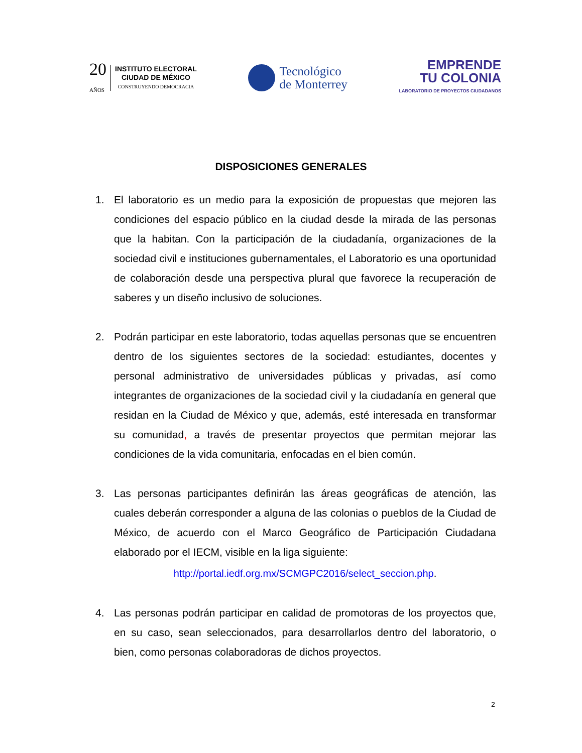20
AÑOS
INSTITUTO ELECTORAL
CIUDAD DE MÉXICO
CONSTRUYENDO DEMOCRACIA
Tecnológico
de Monterrey
EMPRENDE
TU COLONIA
LABORATORIO DE PROYECTOS CIUDADANOS
DISPOSICIONES GENERALES
1. El laboratorio es un medio para la exposición de propuestas que mejoren las condiciones del espacio público en la ciudad desde la mirada de las personas que la habitan. Con la participación de la ciudadanía, organizaciones de la sociedad civil e instituciones gubernamentales, el Laboratorio es una oportunidad de colaboración desde una perspectiva plural que favorece la recuperación de saberes y un diseño inclusivo de soluciones.
2. Podrán participar en este laboratorio, todas aquellas personas que se encuentren dentro de los siguientes sectores de la sociedad: estudiantes, docentes y personal administrativo de universidades públicas y privadas, así como integrantes de organizaciones de la sociedad civil y la ciudadanía en general que residan en la Ciudad de México y que, además, esté interesada en transformar su comunidad, a través de presentar proyectos que permitan mejorar las condiciones de la vida comunitaria, enfocadas en el bien común.
3. Las personas participantes definirán las áreas geográficas de atención, las cuales deberán corresponder a alguna de las colonias o pueblos de la Ciudad de México, de acuerdo con el Marco Geográfico de Participación Ciudadana elaborado por el IECM, visible en la liga siguiente:
http://portal.iedf.org.mx/SCMGPC2016/select_seccion.php.
4. Las personas podrán participar en calidad de promotoras de los proyectos que, en su caso, sean seleccionados, para desarrollarlos dentro del laboratorio, o bien, como personas colaboradoras de dichos proyectos.
2